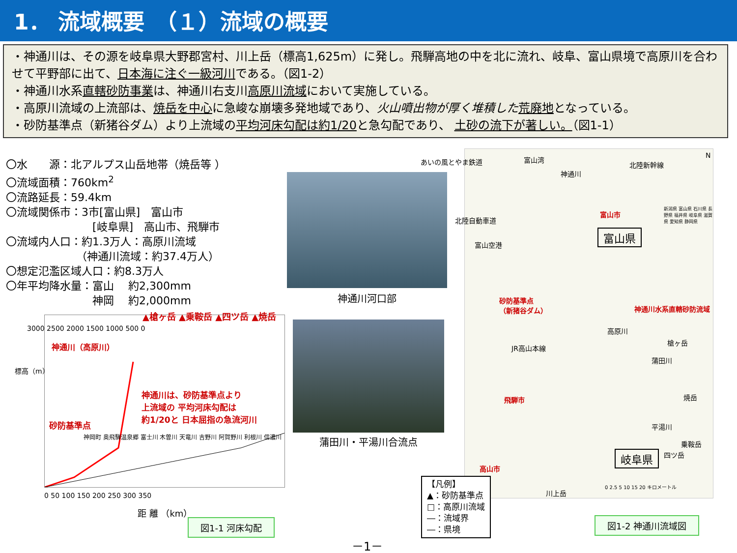1． 流域概要　（１）流域の概要
・神通川は、その源を岐阜県大野郡宮村、川上岳（標高1,625m）に発し。飛騨高地の中を北に流れ、岐阜、富山県境で高原川を合わせて平野部に出て、日本海に注ぐ一級河川である。（図1-2）
・神通川水系直轄砂防事業は、神通川右支川高原川流域において実施している。
・高原川流域の上流部は、焼岳を中心に急峻な崩壊多発地域であり、火山噴出物が厚く堆積した 荒廃地となっている。
・砂防基準点（新猪谷ダム）より上流域の平均河床勾配は約1/20と急勾配であり、 土砂の流下が著しい。（図1-1）
〇水　　源：北アルプス山岳地帯（焼岳等 ）
〇流域面積：760km<sup>2</sup>
〇流路延長：59.4km
〇流域関係市：3市[富山県]　富山市
　　　　　　　　[岐阜県]　高山市、飛騨市
〇流域内人口：約1.3万人：高原川流域
　　　　　　　（神通川流域：約37.4万人）
〇想定氾濫区域人口：約8.3万人
〇年平均降水量：富山　 約2,300mm
　　　　　　　　神岡　 約2,000mm
神通川河口部
蒲田川・平湯川合流点
神通川（高原川）
神通川は、砂防基準点より
上流域の 平均河床勾配は
約1/20と 日本屈指の急流河川
砂防基準点
▲槍ヶ岳 ▲乗鞍岳 ▲四ツ岳 ▲焼岳
3000 2500 2000 1500 1000 500 0
0 50 100 150 200 250 300 350
距 離 （km）
標高（m）
神岡町 奥飛騨温泉郷 富士川 木曽川 天竜川 吉野川 阿賀野川 利根川 信濃川
図1-1 河床勾配
富山湾
あいの風とやま鉄道 北陸新幹線
N
神通川
富山市
北陸自動車道
富山県
富山空港
砂防基準点
（新猪谷ダム）
神通川水系直轄砂防流域
高原川
JR高山本線
槍ヶ岳
蒲田川
飛騨市 焼岳
平湯川
乗鞍岳
四ツ岳
岐阜県
高山市
川上岳
0 2.5 5 10 15 20 キロメートル
新潟県 富山県 石川県 長野県 福井県 岐阜県 滋賀県 愛知県 静岡県
【凡例】
▲：砂防基準点
□：高原川流域
―：流域界
―：県境
図1-2 神通川流域図
－1－